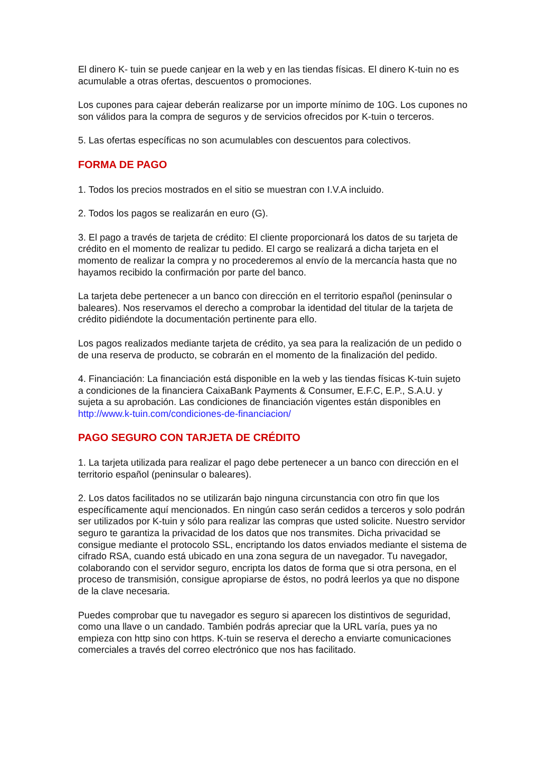El dinero K- tuin se puede canjear en la web y en las tiendas físicas. El dinero K-tuin no es acumulable a otras ofertas, descuentos o promociones.
Los cupones para cajear deberán realizarse por un importe mínimo de 10G. Los cupones no son válidos para la compra de seguros y de servicios ofrecidos por K-tuin o terceros.
5. Las ofertas específicas no son acumulables con descuentos para colectivos.
FORMA DE PAGO
1. Todos los precios mostrados en el sitio se muestran con I.V.A incluido.
2. Todos los pagos se realizarán en euro (G).
3. El pago a través de tarjeta de crédito: El cliente proporcionará los datos de su tarjeta de crédito en el momento de realizar tu pedido. El cargo se realizará a dicha tarjeta en el momento de realizar la compra y no procederemos al envío de la mercancía hasta que no hayamos recibido la confirmación por parte del banco.
La tarjeta debe pertenecer a un banco con dirección en el territorio español (peninsular o baleares). Nos reservamos el derecho a comprobar la identidad del titular de la tarjeta de crédito pidiéndote la documentación pertinente para ello.
Los pagos realizados mediante tarjeta de crédito, ya sea para la realización de un pedido o de una reserva de producto, se cobrarán en el momento de la finalización del pedido.
4. Financiación: La financiación está disponible en la web y las tiendas físicas K-tuin sujeto a condiciones de la financiera CaixaBank Payments & Consumer, E.F.C, E.P., S.A.U. y sujeta a su aprobación. Las condiciones de financiación vigentes están disponibles en http://www.k-tuin.com/condiciones-de-financiacion/
PAGO SEGURO CON TARJETA DE CRÉDITO
1. La tarjeta utilizada para realizar el pago debe pertenecer a un banco con dirección en el territorio español (peninsular o baleares).
2. Los datos facilitados no se utilizarán bajo ninguna circunstancia con otro fin que los específicamente aquí mencionados. En ningún caso serán cedidos a terceros y solo podrán ser utilizados por K-tuin y sólo para realizar las compras que usted solicite. Nuestro servidor seguro te garantiza la privacidad de los datos que nos transmites. Dicha privacidad se consigue mediante el protocolo SSL, encriptando los datos enviados mediante el sistema de cifrado RSA, cuando está ubicado en una zona segura de un navegador. Tu navegador, colaborando con el servidor seguro, encripta los datos de forma que si otra persona, en el proceso de transmisión, consigue apropiarse de éstos, no podrá leerlos ya que no dispone de la clave necesaria.
Puedes comprobar que tu navegador es seguro si aparecen los distintivos de seguridad, como una llave o un candado. También podrás apreciar que la URL varía, pues ya no empieza con http sino con https. K-tuin se reserva el derecho a enviarte comunicaciones comerciales a través del correo electrónico que nos has facilitado.